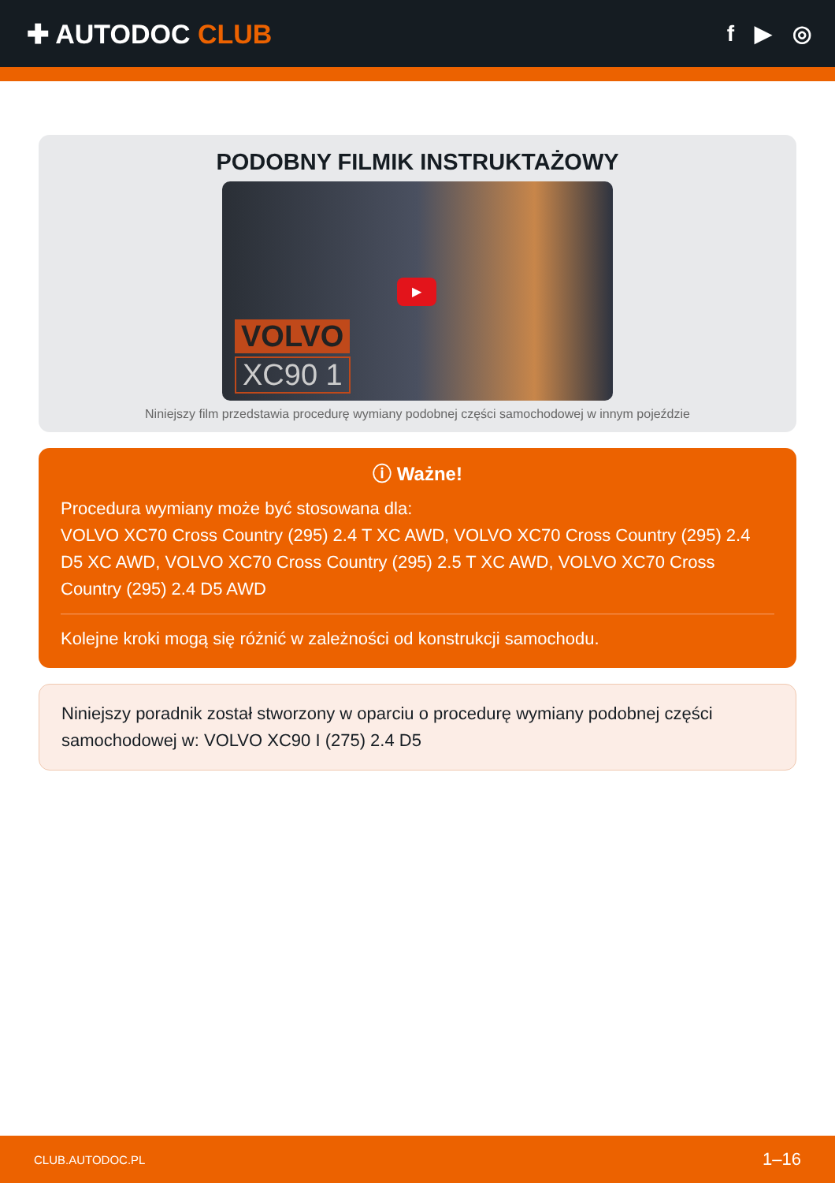✚ AUTODOC CLUB
f ▶ ◎
PODOBNY FILMIK INSTRUKTAŻOWY
▶
VOLVO
XC90 1
Niniejszy film przedstawia procedurę wymiany podobnej części samochodowej w innym pojeździe
ⓘ Ważne!
Procedura wymiany może być stosowana dla:
VOLVO XC70 Cross Country (295) 2.4 T XC AWD, VOLVO XC70 Cross Country (295) 2.4 D5 XC AWD, VOLVO XC70 Cross Country (295) 2.5 T XC AWD, VOLVO XC70 Cross Country (295) 2.4 D5 AWD
Kolejne kroki mogą się różnić w zależności od konstrukcji samochodu.
Niniejszy poradnik został stworzony w oparciu o procedurę wymiany podobnej części samochodowej w: VOLVO XC90 I (275) 2.4 D5
CLUB.AUTODOC.PL 1–16